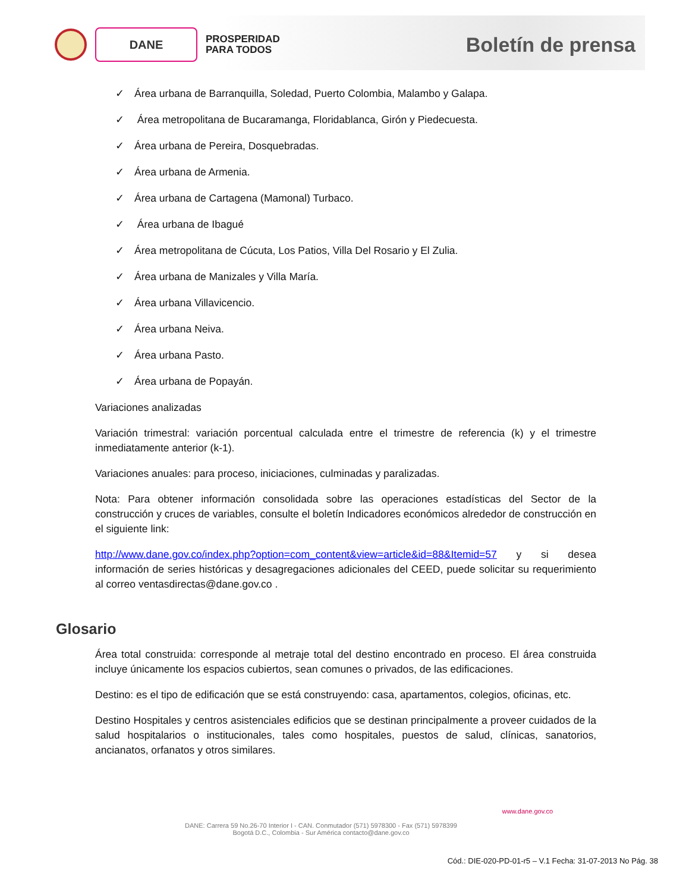DANE
PROSPERIDAD
PARA TODOS
Boletín de prensa
✓ Área urbana de Barranquilla, Soledad, Puerto Colombia, Malambo y Galapa.
✓ Área metropolitana de Bucaramanga, Floridablanca, Girón y Piedecuesta.
✓ Área urbana de Pereira, Dosquebradas.
✓ Área urbana de Armenia.
✓ Área urbana de Cartagena (Mamonal) Turbaco.
✓ Área urbana de Ibagué
✓ Área metropolitana de Cúcuta, Los Patios, Villa Del Rosario y El Zulia.
✓ Área urbana de Manizales y Villa María.
✓ Área urbana Villavicencio.
✓ Área urbana Neiva.
✓ Área urbana Pasto.
✓ Área urbana de Popayán.
Variaciones analizadas
Variación trimestral: variación porcentual calculada entre el trimestre de referencia (k) y el trimestre inmediatamente anterior (k-1).
Variaciones anuales: para proceso, iniciaciones, culminadas y paralizadas.
Nota: Para obtener información consolidada sobre las operaciones estadísticas del Sector de la construcción y cruces de variables, consulte el boletín Indicadores económicos alrededor de construcción en el siguiente link:
http://www.dane.gov.co/index.php?option=com_content&view=article&id=88&Itemid=57 y si desea información de series históricas y desagregaciones adicionales del CEED, puede solicitar su requerimiento al correo ventasdirectas@dane.gov.co .
Glosario
Área total construida: corresponde al metraje total del destino encontrado en proceso. El área construida incluye únicamente los espacios cubiertos, sean comunes o privados, de las edificaciones.
Destino: es el tipo de edificación que se está construyendo: casa, apartamentos, colegios, oficinas, etc.
Destino Hospitales y centros asistenciales edificios que se destinan principalmente a proveer cuidados de la salud hospitalarios o institucionales, tales como hospitales, puestos de salud, clínicas, sanatorios, ancianatos, orfanatos y otros similares.
www.dane.gov.co
DANE: Carrera 59 No.26-70 Interior I - CAN. Conmutador (571) 5978300 - Fax (571) 5978399
Bogotá D.C., Colombia - Sur América contacto@dane.gov.co
Cód.: DIE-020-PD-01-r5 – V.1 Fecha: 31-07-2013 No Pág. 38